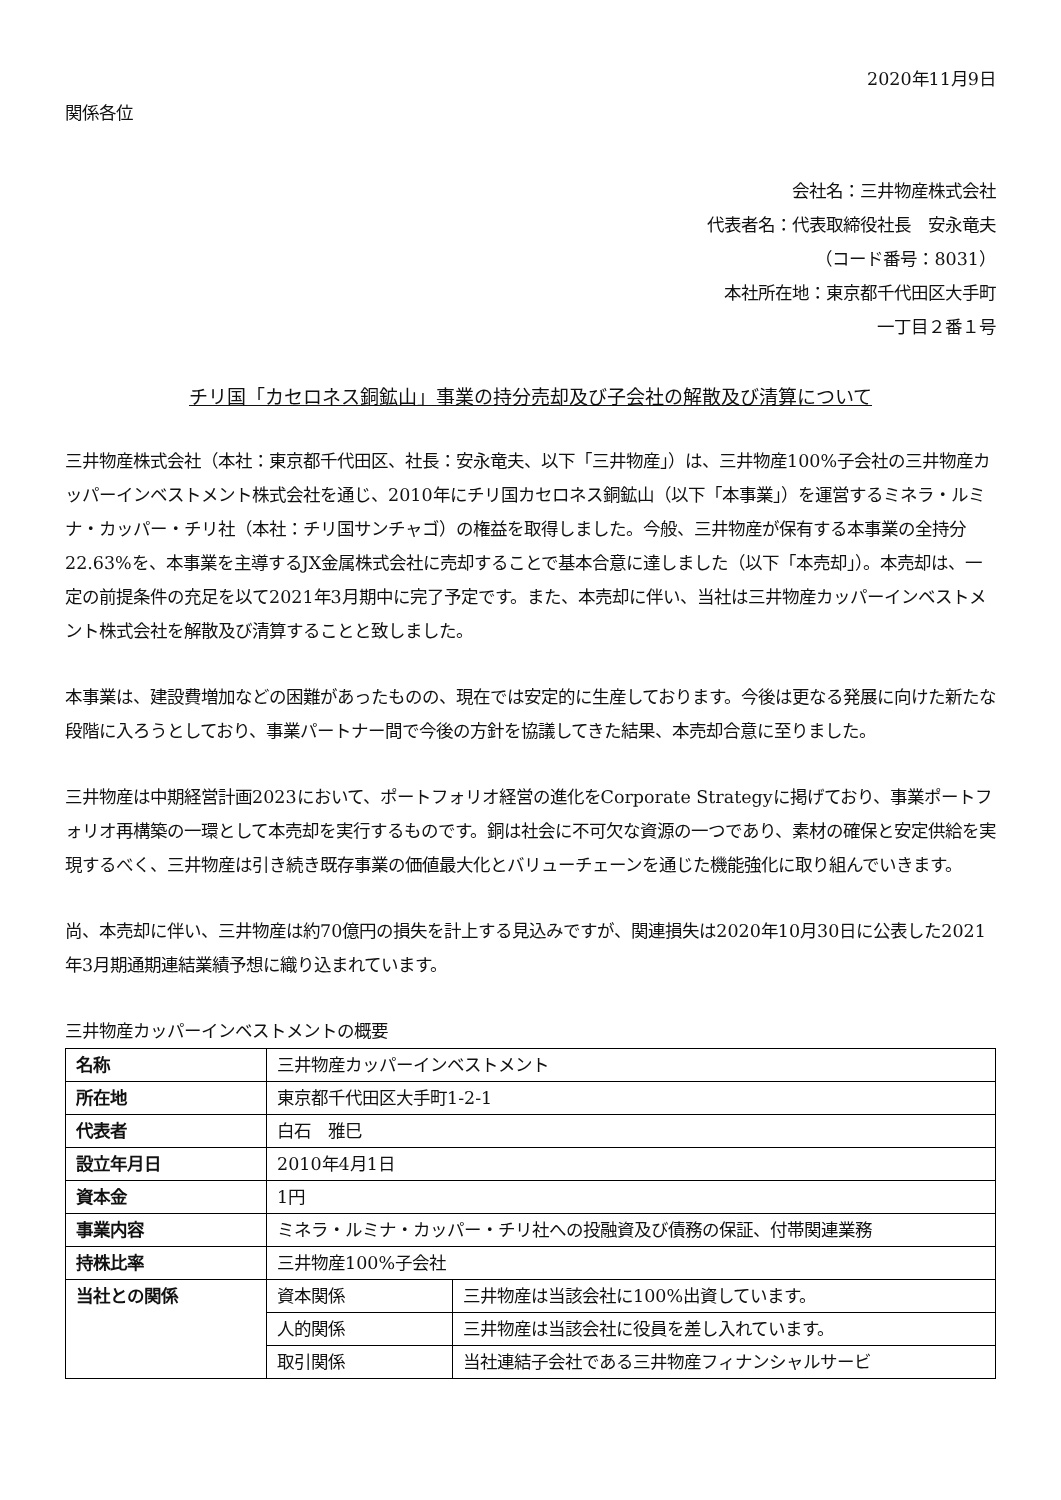2020年11月9日
関係各位
会社名：三井物産株式会社
代表者名：代表取締役社長　安永竜夫
（コード番号：8031）
本社所在地：東京都千代田区大手町
一丁目２番１号
チリ国「カセロネス銅鉱山」事業の持分売却及び子会社の解散及び清算について
三井物産株式会社（本社：東京都千代田区、社長：安永竜夫、以下「三井物産」）は、三井物産100%子会社の三井物産カッパーインベストメント株式会社を通じ、2010年にチリ国カセロネス銅鉱山（以下「本事業」）を運営するミネラ・ルミナ・カッパー・チリ社（本社：チリ国サンチャゴ）の権益を取得しました。今般、三井物産が保有する本事業の全持分22.63%を、本事業を主導するJX金属株式会社に売却することで基本合意に達しました（以下「本売却」）。本売却は、一定の前提条件の充足を以て2021年3月期中に完了予定です。また、本売却に伴い、当社は三井物産カッパーインベストメント株式会社を解散及び清算することと致しました。
本事業は、建設費増加などの困難があったものの、現在では安定的に生産しております。今後は更なる発展に向けた新たな段階に入ろうとしており、事業パートナー間で今後の方針を協議してきた結果、本売却合意に至りました。
三井物産は中期経営計画2023において、ポートフォリオ経営の進化をCorporate Strategyに掲げており、事業ポートフォリオ再構築の一環として本売却を実行するものです。銅は社会に不可欠な資源の一つであり、素材の確保と安定供給を実現するべく、三井物産は引き続き既存事業の価値最大化とバリューチェーンを通じた機能強化に取り組んでいきます。
尚、本売却に伴い、三井物産は約70億円の損失を計上する見込みですが、関連損失は2020年10月30日に公表した2021年3月期通期連結業績予想に織り込まれています。
三井物産カッパーインベストメントの概要
| 名称 | 三井物産カッパーインベストメント | |
| 所在地 | 東京都千代田区大手町1-2-1 | |
| 代表者 | 白石 雅巳 | |
| 設立年月日 | 2010年4月1日 | |
| 資本金 | 1円 | |
| 事業内容 | ミネラ・ルミナ・カッパー・チリ社への投融資及び債務の保証、付帯関連業務 | |
| 持株比率 | 三井物産100%子会社 | |
| 当社との関係 | 資本関係 | 三井物産は当該会社に100%出資しています。 |
| | 人的関係 | 三井物産は当該会社に役員を差し入れています。 |
| | 取引関係 | 当社連結子会社である三井物産フィナンシャルサービ |